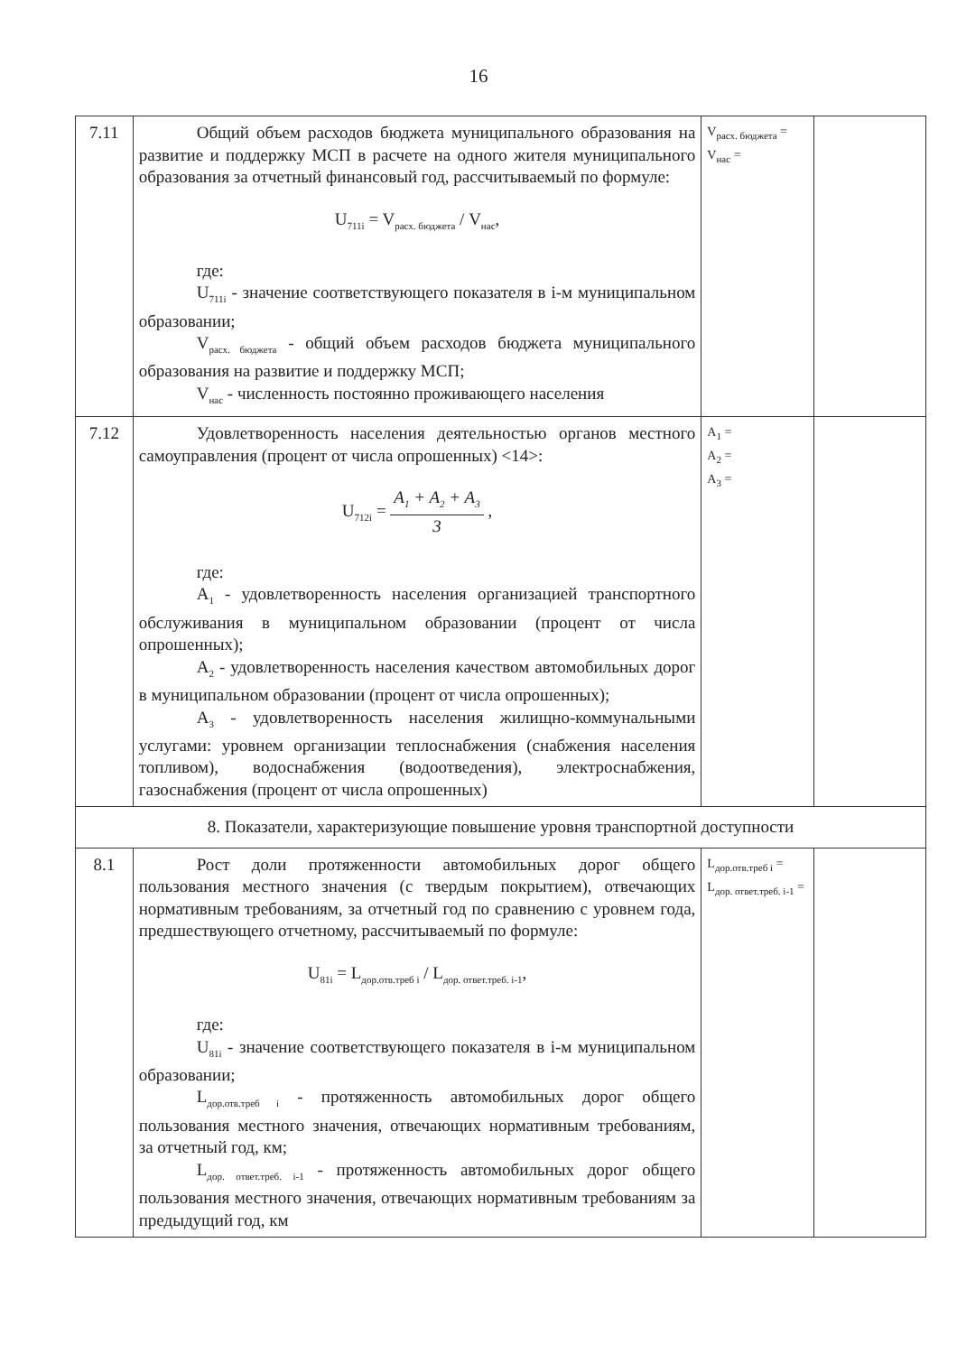16
| 7.11 | Общий объем расходов бюджета муниципального образования на развитие и поддержку МСП в расчете на одного жителя муниципального образования за отчетный финансовый год, рассчитываемый по формуле: U<sub>711i</sub> = V<sub>расх. бюджета</sub> / V<sub>нас</sub>, где: U<sub>711i</sub> - значение соответствующего показателя в i-м муниципальном образовании; V<sub>расх. бюджета</sub> - общий объем расходов бюджета муниципального образования на развитие и поддержку МСП; V<sub>нас</sub> - численность постоянно проживающего населения | V<sub>расх. бюджета</sub> = V<sub>нас</sub> = | |
| 7.12 | Удовлетворенность населения деятельностью органов местного самоуправления (процент от числа опрошенных) <14>: U<sub>712i</sub> = A<sub>1</sub> + A<sub>2</sub> + A<sub>3</sub> 3 , где: A<sub>1</sub> - удовлетворенность населения организацией транспортного обслуживания в муниципальном образовании (процент от числа опрошенных); A<sub>2</sub> - удовлетворенность населения качеством автомобильных дорог в муниципальном образовании (процент от числа опрошенных); A<sub>3</sub> - удовлетворенность населения жилищно-коммунальными услугами: уровнем организации теплоснабжения (снабжения населения топливом), водоснабжения (водоотведения), электроснабжения, газоснабжения (процент от числа опрошенных) | A<sub>1</sub> = A<sub>2</sub> = A<sub>3</sub> = | |
| 8. Показатели, характеризующие повышение уровня транспортной доступности | | | |
| 8.1 | Рост доли протяженности автомобильных дорог общего пользования местного значения (с твердым покрытием), отвечающих нормативным требованиям, за отчетный год по сравнению с уровнем года, предшествующего отчетному, рассчитываемый по формуле: U<sub>81i</sub> = L<sub>дор.отв.треб i</sub> / L<sub>дор. ответ.треб. i-1</sub>, где: U<sub>81i</sub> - значение соответствующего показателя в i-м муниципальном образовании; L<sub>дор.отв.треб i</sub> - протяженность автомобильных дорог общего пользования местного значения, отвечающих нормативным требованиям, за отчетный год, км; L<sub>дор. ответ.треб. i-1</sub> - протяженность автомобильных дорог общего пользования местного значения, отвечающих нормативным требованиям за предыдущий год, км | L<sub>дор.отв.треб i</sub> = L<sub>дор. ответ.треб. i-1</sub> = | |